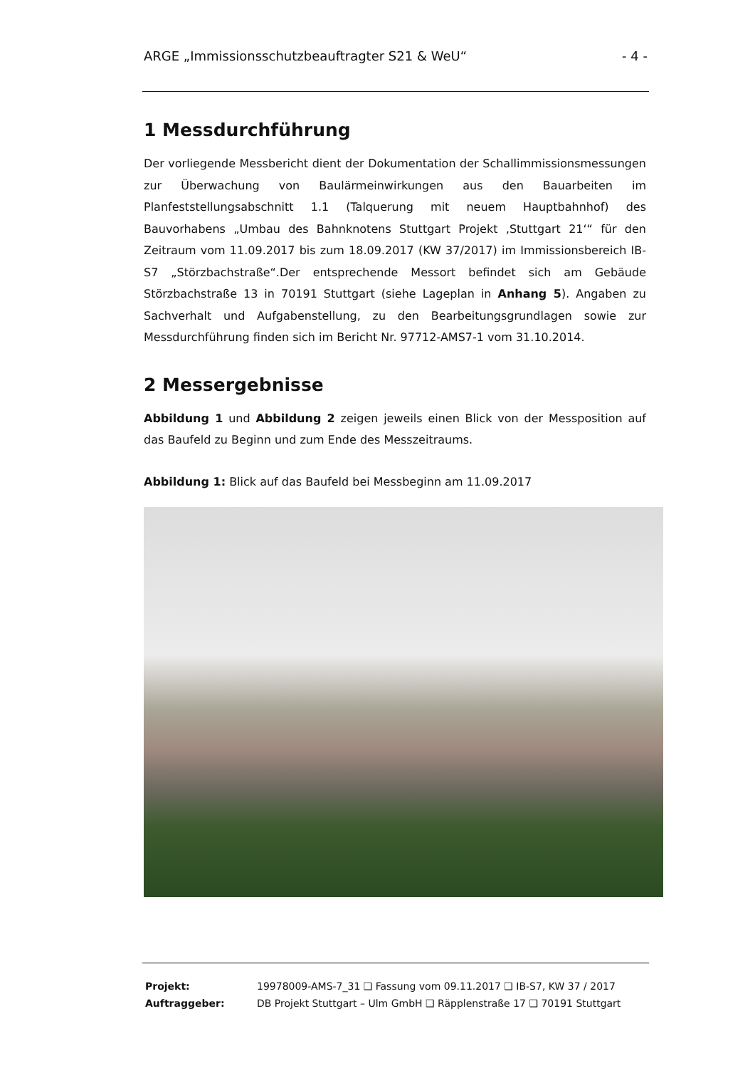ARGE „Immissionsschutzbeauftragter S21 & WeU“- 4 -
1 Messdurchführung
Der vorliegende Messbericht dient der Dokumentation der Schallimmissionsmessungen zur Überwachung von Baulärmeinwirkungen aus den Bauarbeiten im Planfeststellungsabschnitt 1.1 (Talquerung mit neuem Hauptbahnhof) des Bauvorhabens „Umbau des Bahnknotens Stuttgart Projekt ‚Stuttgart 21‘“ für den Zeitraum vom 11.09.2017 bis zum 18.09.2017 (KW 37/2017) im Immissionsbereich IB-S7 „Störzbachstraße“.Der entsprechende Messort befindet sich am Gebäude Störzbachstraße 13 in 70191 Stuttgart (siehe Lageplan in Anhang 5). Angaben zu Sachverhalt und Aufgabenstellung, zu den Bearbeitungsgrundlagen sowie zur Messdurchführung finden sich im Bericht Nr. 97712-AMS7-1 vom 31.10.2014.
2 Messergebnisse
Abbildung 1 und Abbildung 2 zeigen jeweils einen Blick von der Messposition auf das Baufeld zu Beginn und zum Ende des Messzeitraums.
Abbildung 1: Blick auf das Baufeld bei Messbeginn am 11.09.2017
| Projekt: | 19978009-AMS-7_31 ❑ Fassung vom 09.11.2017 ❑ IB-S7, KW 37 / 2017 |
| Auftraggeber: | DB Projekt Stuttgart – Ulm GmbH ❑ Räpplenstraße 17 ❑ 70191 Stuttgart |